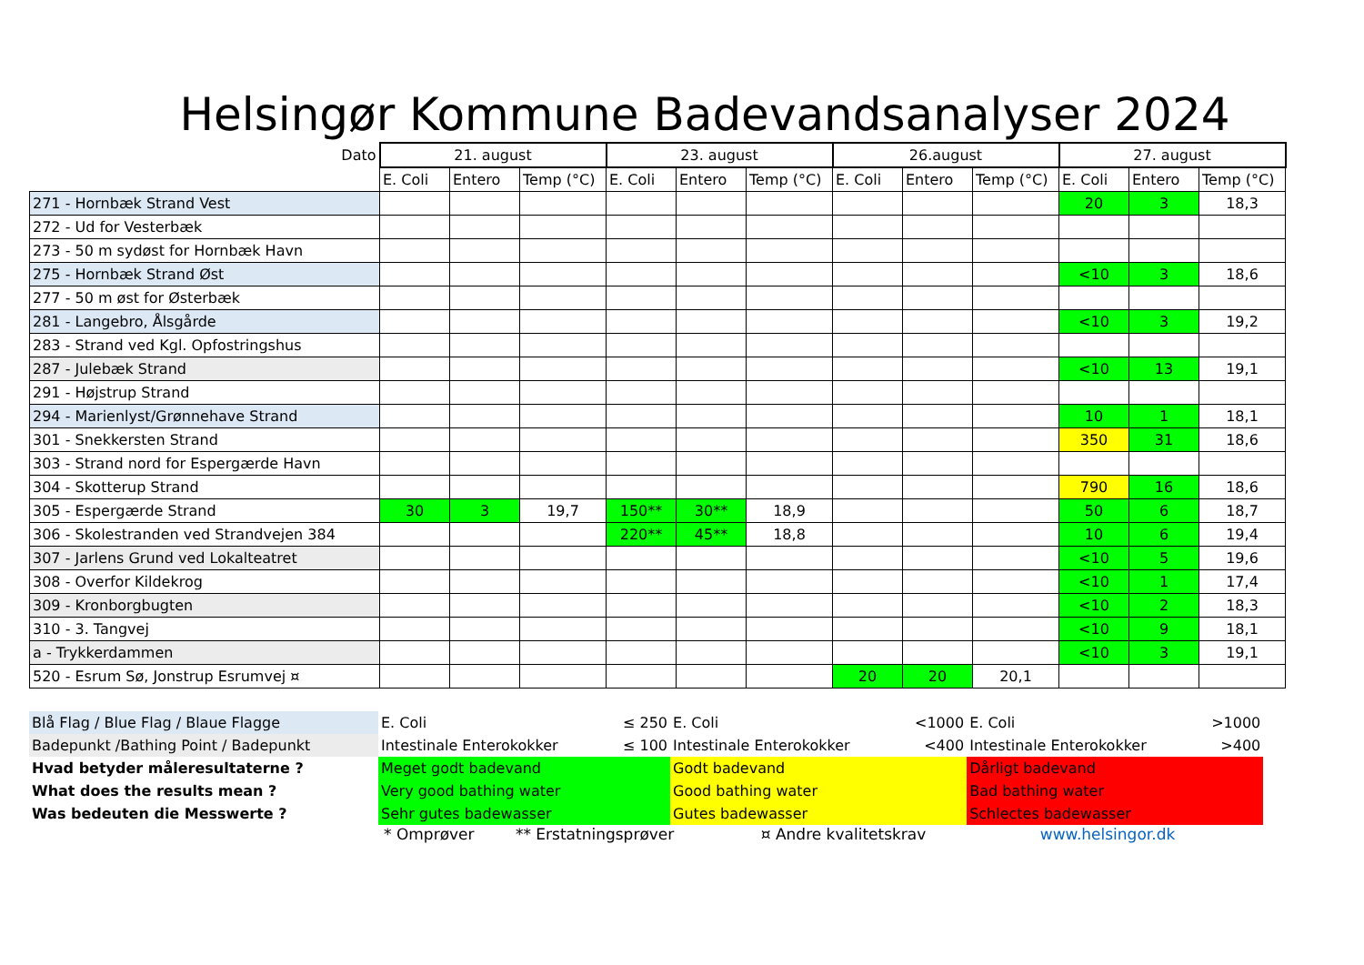Helsingør Kommune Badevandsanalyser 2024
| Dato | 21. august | | | 23. august | | | 26.august | | | 27. august | | |
| --- | --- | --- | --- | --- | --- | --- | --- | --- | --- | --- | --- | --- |
| | E. Coli | Entero | Temp (°C) | E. Coli | Entero | Temp (°C) | E. Coli | Entero | Temp (°C) | E. Coli | Entero | Temp (°C) |
| 271 - Hornbæk Strand Vest | | | | | | | | | | 20 | 3 | 18,3 |
| 272 - Ud for Vesterbæk | | | | | | | | | | | | |
| 273 - 50 m sydøst for Hornbæk Havn | | | | | | | | | | | | |
| 275 - Hornbæk Strand Øst | | | | | | | | | | <10 | 3 | 18,6 |
| 277 - 50 m øst for Østerbæk | | | | | | | | | | | | |
| 281 - Langebro, Ålsgårde | | | | | | | | | | <10 | 3 | 19,2 |
| 283 - Strand ved Kgl. Opfostringshus | | | | | | | | | | | | |
| 287 - Julebæk Strand | | | | | | | | | | <10 | 13 | 19,1 |
| 291 - Højstrup Strand | | | | | | | | | | | | |
| 294 - Marienlyst/Grønnehave Strand | | | | | | | | | | 10 | 1 | 18,1 |
| 301 - Snekkersten Strand | | | | | | | | | | 350 | 31 | 18,6 |
| 303 - Strand nord for Espergærde Havn | | | | | | | | | | | | |
| 304 - Skotterup Strand | | | | | | | | | | 790 | 16 | 18,6 |
| 305 - Espergærde Strand | 30 | 3 | 19,7 | 150** | 30** | 18,9 | | | | 50 | 6 | 18,7 |
| 306 - Skolestranden ved Strandvejen 384 | | | | 220** | 45** | 18,8 | | | | 10 | 6 | 19,4 |
| 307 - Jarlens Grund ved Lokalteatret | | | | | | | | | | <10 | 5 | 19,6 |
| 308 - Overfor Kildekrog | | | | | | | | | | <10 | 1 | 17,4 |
| 309 - Kronborgbugten | | | | | | | | | | <10 | 2 | 18,3 |
| 310 - 3. Tangvej | | | | | | | | | | <10 | 9 | 18,1 |
| a - Trykkerdammen | | | | | | | | | | <10 | 3 | 19,1 |
| 520 - Esrum Sø, Jonstrup Esrumvej ¤ | | | | | | | 20 | 20 | 20,1 | | | |
| Blå Flag / Blue Flag / Blaue Flagge | E. Coli | ≤ 250 | E. Coli | <1000 | E. Coli | >1000 |
| Badepunkt /Bathing Point / Badepunkt | Intestinale Enterokokker | ≤ 100 | Intestinale Enterokokker | <400 | Intestinale Enterokokker | >400 |
| Hvad betyder måleresultaterne ? | Meget godt badevand | | Godt badevand | | Dårligt badevand | |
| What does the results mean ? | Very good bathing water | | Good bathing water | | Bad bathing water | |
| Was bedeuten die Messwerte ? | Sehr gutes badewasser | | Gutes badewasser | | Schlectes badewasser | |
* Omprøver ** Erstatningsprøver ¤ Andre kvalitetskrav www.helsingor.dk